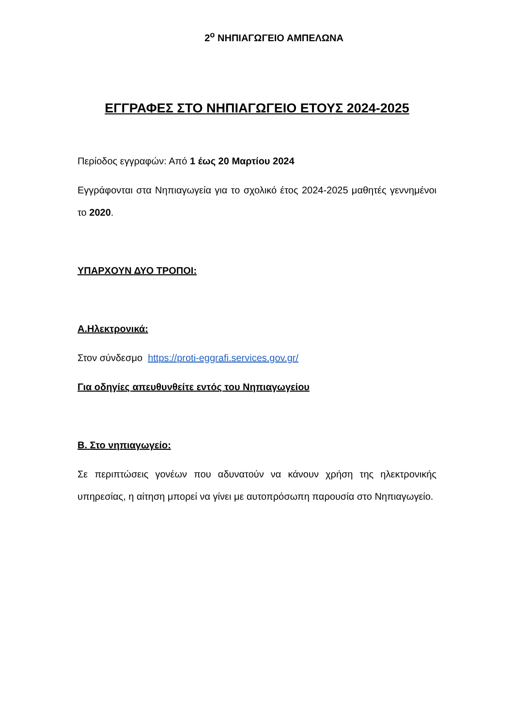2<sup>ο</sup> ΝΗΠΙΑΓΩΓΕΙΟ ΑΜΠΕΛΩΝΑ
ΕΓΓΡΑΦΕΣ ΣΤΟ ΝΗΠΙΑΓΩΓΕΙΟ ΕΤΟΥΣ 2024-2025
Περίοδος εγγραφών: Από 1 έως 20 Μαρτίου 2024
Εγγράφονται στα Νηπιαγωγεία για το σχολικό έτος 2024-2025 μαθητές γεννημένοι το 2020.
ΥΠΑΡΧΟΥΝ ΔΥΟ ΤΡΟΠΟΙ:
Α.Ηλεκτρονικά:
Στον σύνδεσμο https://proti-eggrafi.services.gov.gr/
Για οδηγίες απευθυνθείτε εντός του Νηπιαγωγείου
Β. Στο νηπιαγωγείο:
Σε περιπτώσεις γονέων που αδυνατούν να κάνουν χρήση της ηλεκτρονικής υπηρεσίας, η αίτηση μπορεί να γίνει με αυτοπρόσωπη παρουσία στο Νηπιαγωγείο.